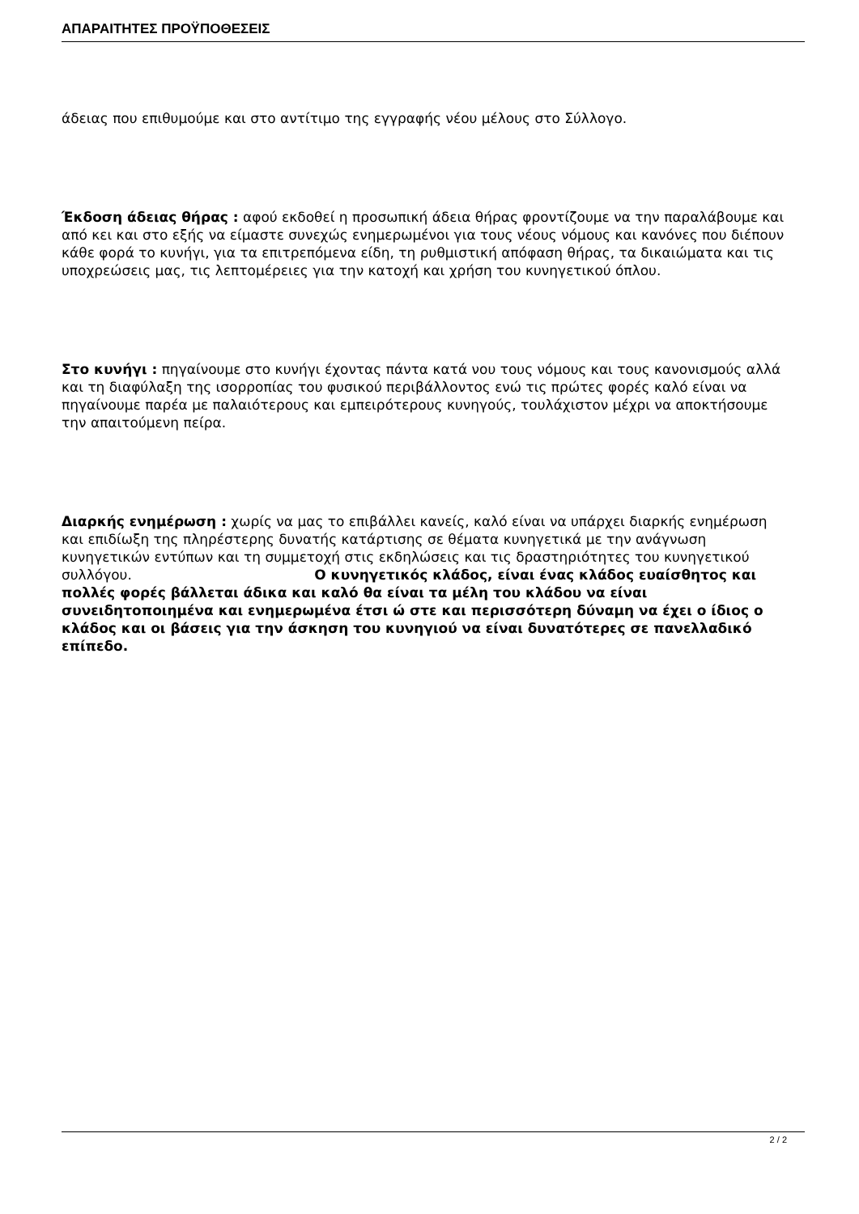ΑΠΑΡΑΙΤΗΤΕΣ ΠΡΟΫΠΟΘΕΣΕΙΣ
άδειας που επιθυμούμε και στο αντίτιμο της εγγραφής νέου μέλους στο Σύλλογο.
Έκδοση άδειας θήρας : αφού εκδοθεί η προσωπική άδεια θήρας φροντίζουμε να την παραλάβουμε και από κει και στο εξής να είμαστε συνεχώς ενημερωμένοι για τους νέους νόμους και κανόνες που διέπουν κάθε φορά το κυνήγι, για τα επιτρεπόμενα είδη, τη ρυθμιστική απόφαση θήρας, τα δικαιώματα και τις υποχρεώσεις μας, τις λεπτομέρειες για την κατοχή και χρήση του κυνηγετικού όπλου.
Στο κυνήγι : πηγαίνουμε στο κυνήγι έχοντας πάντα κατά νου τους νόμους και τους κανονισμούς αλλά και τη διαφύλαξη της ισορροπίας του φυσικού περιβάλλοντος ενώ τις πρώτες φορές καλό είναι να πηγαίνουμε παρέα με παλαιότερους και εμπειρότερους κυνηγούς, τουλάχιστον μέχρι να αποκτήσουμε την απαιτούμενη πείρα.
Διαρκής ενημέρωση : χωρίς να μας το επιβάλλει κανείς, καλό είναι να υπάρχει διαρκής ενημέρωση και επιδίωξη της πληρέστερης δυνατής κατάρτισης σε θέματα κυνηγετικά με την ανάγνωση κυνηγετικών εντύπων και τη συμμετοχή στις εκδηλώσεις και τις δραστηριότητες του κυνηγετικού συλλόγου. Ο κυνηγετικός κλάδος, είναι ένας κλάδος ευαίσθητος και πολλές φορές βάλλεται άδικα και καλό θα είναι τα μέλη του κλάδου να είναι συνειδητοποιημένα και ενημερωμένα έτσι ώ στε και περισσότερη δύναμη να έχει ο ίδιος ο κλάδος και οι βάσεις για την άσκηση του κυνηγιού να είναι δυνατότερες σε πανελλαδικό επίπεδο.
2 / 2